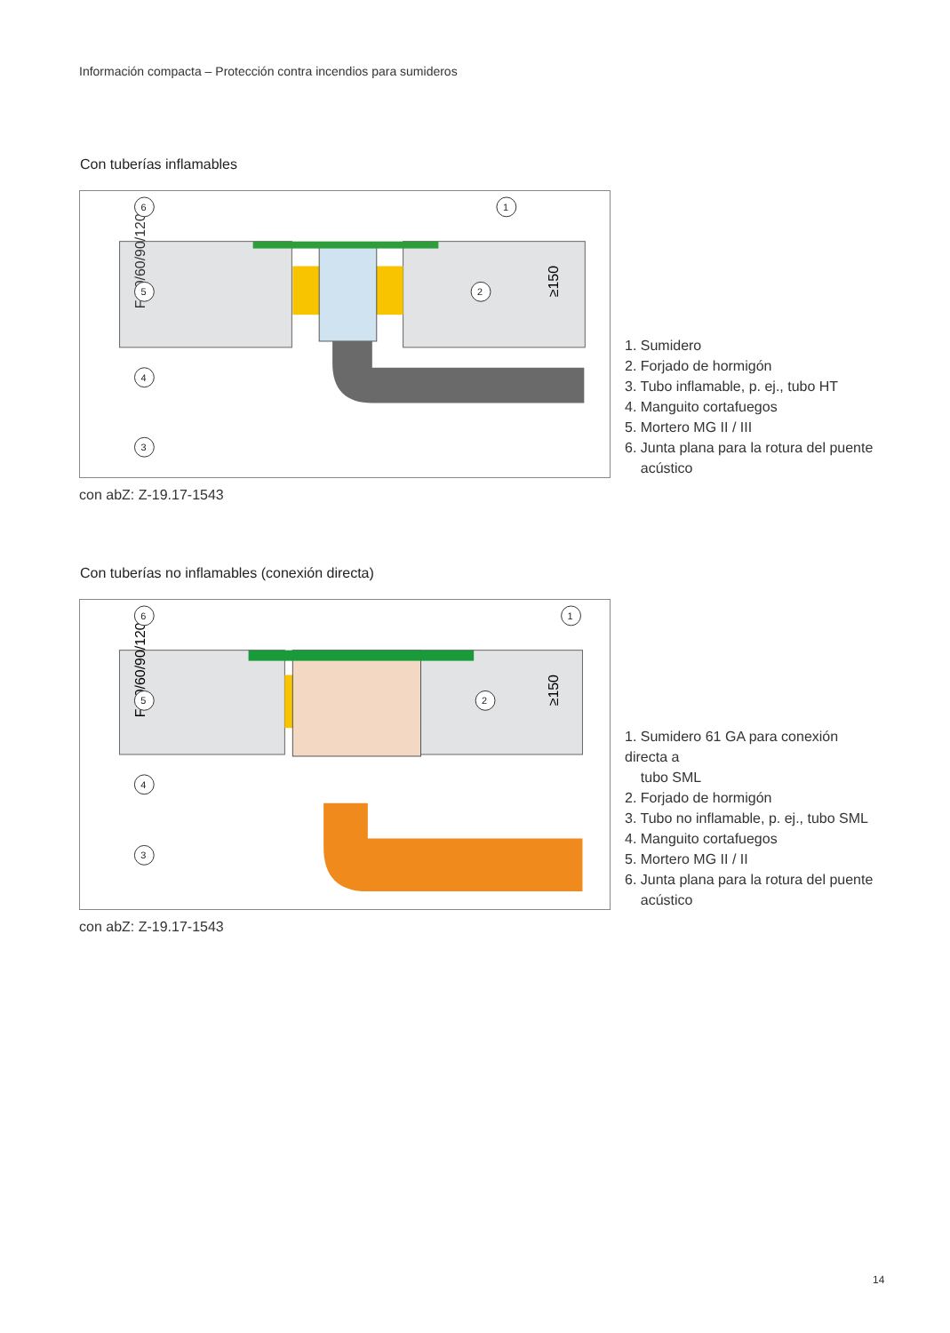Información compacta – Protección contra incendios para sumideros
Con tuberías inflamables
F 30/60/90/120
≥150
6
1
5
2
4
3
1. Sumidero
2. Forjado de hormigón
3. Tubo inflamable, p. ej., tubo HT
4. Manguito cortafuegos
5. Mortero MG II / III
6. Junta plana para la rotura del puente
acústico
con abZ: Z-19.17-1543
Con tuberías no inflamables (conexión directa)
F 30/60/90/120
≥150
6
1
5
2
4
3
1. Sumidero 61 GA para conexión directa a
tubo SML
2. Forjado de hormigón
3. Tubo no inflamable, p. ej., tubo SML
4. Manguito cortafuegos
5. Mortero MG II / II
6. Junta plana para la rotura del puente
acústico
con abZ: Z-19.17-1543
14